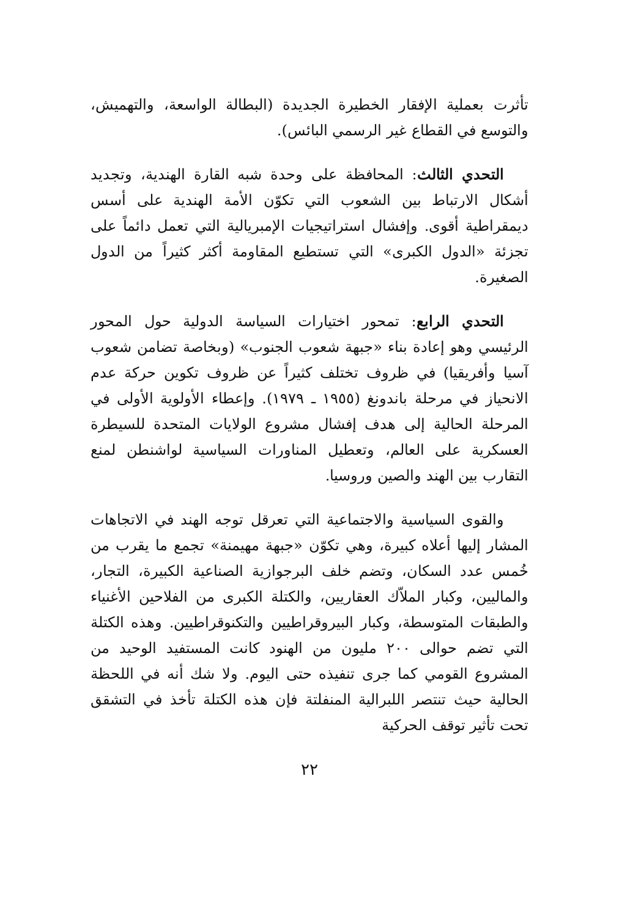تأثرت بعملية الإفقار الخطيرة الجديدة (البطالة الواسعة، والتهميش، والتوسع في القطاع غير الرسمي البائس).
التحدي الثالث: المحافظة على وحدة شبه القارة الهندية، وتجديد أشكال الارتباط بين الشعوب التي تكوّن الأمة الهندية على أسس ديمقراطية أقوى. وإفشال استراتيجيات الإمبريالية التي تعمل دائماً على تجزئة «الدول الكبرى» التي تستطيع المقاومة أكثر كثيراً من الدول الصغيرة.
التحدي الرابع: تمحور اختيارات السياسة الدولية حول المحور الرئيسي وهو إعادة بناء «جبهة شعوب الجنوب» (وبخاصة تضامن شعوب آسيا وأفريقيا) في ظروف تختلف كثيراً عن ظروف تكوين حركة عدم الانحياز في مرحلة باندونغ (١٩٥٥ ـ ١٩٧٩). وإعطاء الأولوية الأولى في المرحلة الحالية إلى هدف إفشال مشروع الولايات المتحدة للسيطرة العسكرية على العالم، وتعطيل المناورات السياسية لواشنطن لمنع التقارب بين الهند والصين وروسيا.
والقوى السياسية والاجتماعية التي تعرقل توجه الهند في الاتجاهات المشار إليها أعلاه كبيرة، وهي تكوّن «جبهة مهيمنة» تجمع ما يقرب من خُمس عدد السكان، وتضم خلف البرجوازية الصناعية الكبيرة، التجار، والماليين، وكبار الملاّك العقاريين، والكتلة الكبرى من الفلاحين الأغنياء والطبقات المتوسطة، وكبار البيروقراطيين والتكنوقراطيين. وهذه الكتلة التي تضم حوالى ٢٠٠ مليون من الهنود كانت المستفيد الوحيد من المشروع القومي كما جرى تنفيذه حتى اليوم. ولا شك أنه في اللحظة الحالية حيث تنتصر اللبرالية المنفلتة فإن هذه الكتلة تأخذ في التشقق تحت تأثير توقف الحركية
٢٢